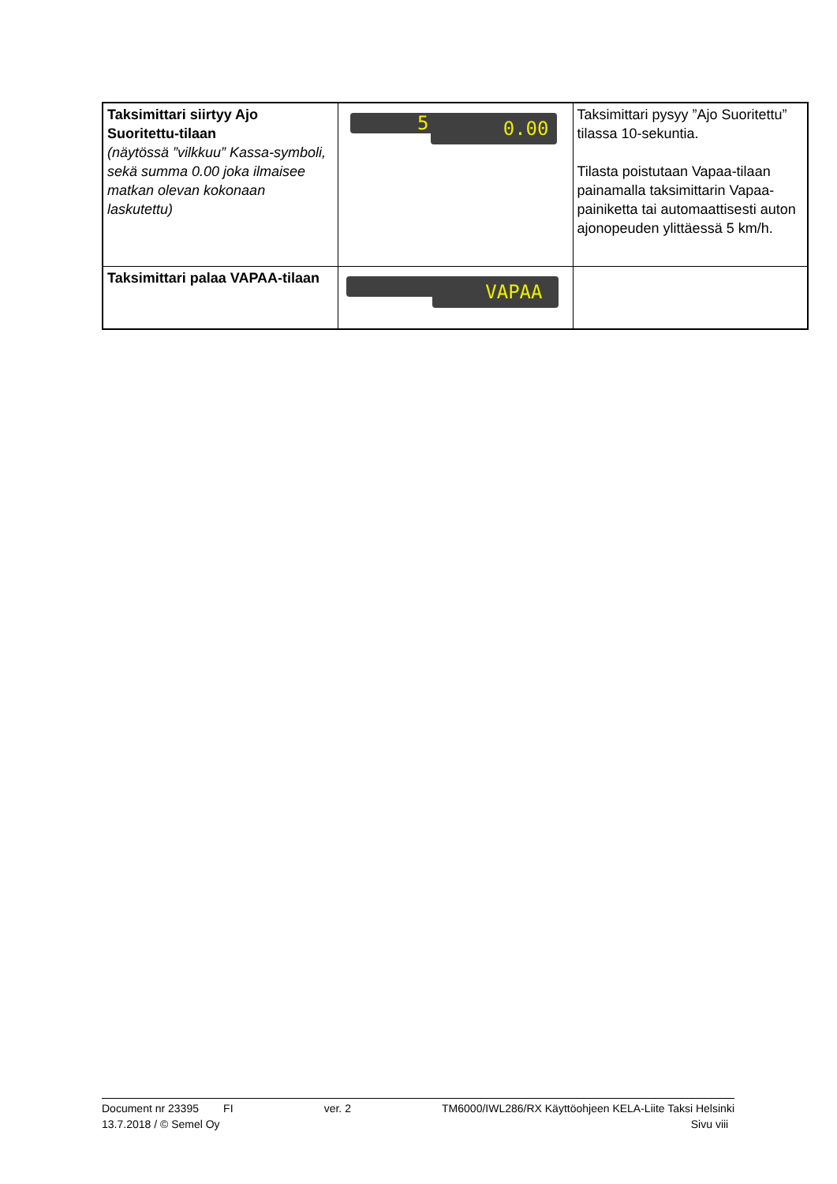| Taksimittari siirtyy Ajo Suoritettu-tilaan (näytössä ”vilkkuu” Kassa-symboli, sekä summa 0.00 joka ilmaisee matkan olevan kokonaan laskutettu) | 5 0.00 | Taksimittari pysyy ”Ajo Suoritettu” tilassa 10-sekuntia. Tilasta poistutaan Vapaa-tilaan painamalla taksimittarin Vapaa-painiketta tai automaattisesti auton ajonopeuden ylittäessä 5 km/h. |
| Taksimittari palaa VAPAA-tilaan | VAPAA | |
Document nr 23395 FI ver. 2 TM6000/IWL286/RX Käyttöohjeen KELA-Liite Taksi Helsinki
13.7.2018 / © Semel Oy Sivu viii